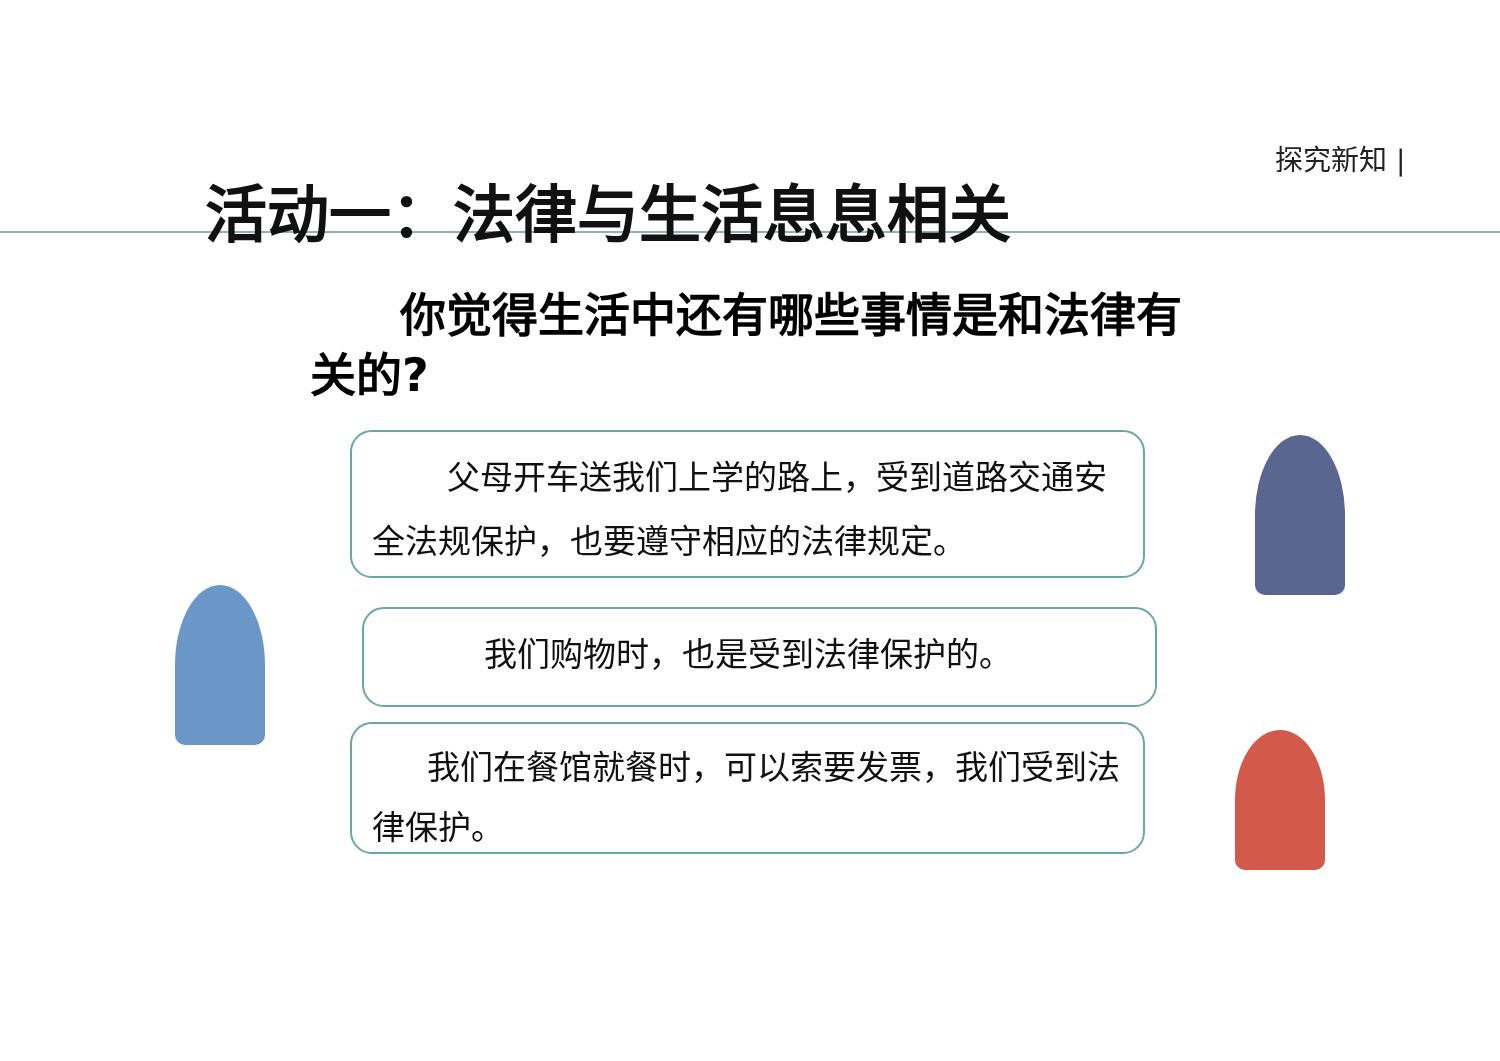探究新知 |
活动一：法律与生活息息相关
你觉得生活中还有哪些事情是和法律有关的?
父母开车送我们上学的路上，受到道路交通安全法规保护，也要遵守相应的法律规定。
我们购物时，也是受到法律保护的。
我们在餐馆就餐时，可以索要发票，我们受到法律保护。